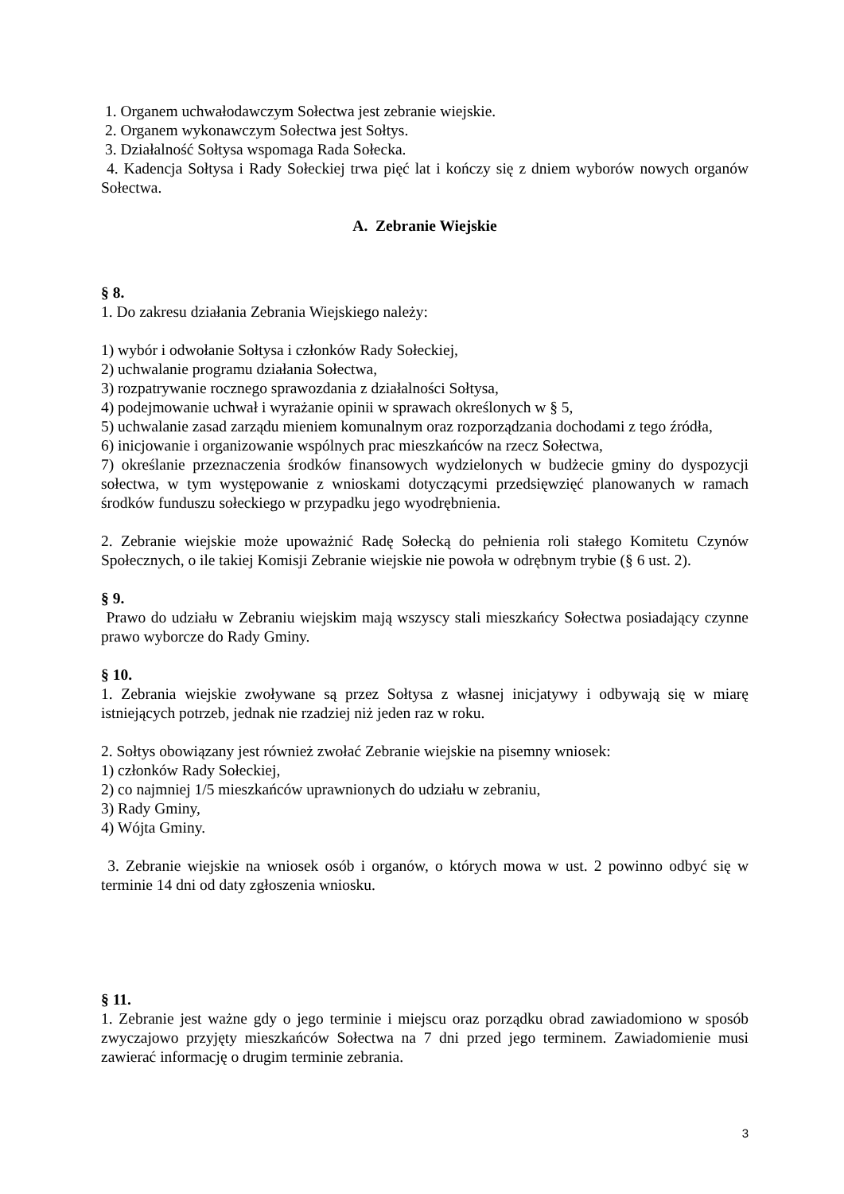1. Organem uchwałodawczym Sołectwa jest zebranie wiejskie.
2. Organem wykonawczym Sołectwa jest Sołtys.
3. Działalność Sołtysa wspomaga Rada Sołecka.
4. Kadencja Sołtysa i Rady Sołeckiej trwa pięć lat i kończy się z dniem wyborów nowych organów Sołectwa.
A. Zebranie Wiejskie
§ 8.
1. Do zakresu działania Zebrania Wiejskiego należy:
1) wybór i odwołanie Sołtysa i członków Rady Sołeckiej,
2) uchwalanie programu działania Sołectwa,
3) rozpatrywanie rocznego sprawozdania z działalności Sołtysa,
4) podejmowanie uchwał i wyrażanie opinii w sprawach określonych w § 5,
5) uchwalanie zasad zarządu mieniem komunalnym oraz rozporządzania dochodami z tego źródła,
6) inicjowanie i organizowanie wspólnych prac mieszkańców na rzecz Sołectwa,
7) określanie przeznaczenia środków finansowych wydzielonych w budżecie gminy do dyspozycji sołectwa, w tym występowanie z wnioskami dotyczącymi przedsięwzięć planowanych w ramach środków funduszu sołeckiego w przypadku jego wyodrębnienia.
2. Zebranie wiejskie może upoważnić Radę Sołecką do pełnienia roli stałego Komitetu Czynów Społecznych, o ile takiej Komisji Zebranie wiejskie nie powoła w odrębnym trybie (§ 6 ust. 2).
§ 9.
Prawo do udziału w Zebraniu wiejskim mają wszyscy stali mieszkańcy Sołectwa posiadający czynne prawo wyborcze do Rady Gminy.
§ 10.
1. Zebrania wiejskie zwoływane są przez Sołtysa z własnej inicjatywy i odbywają się w miarę istniejących potrzeb, jednak nie rzadziej niż jeden raz w roku.
2. Sołtys obowiązany jest również zwołać Zebranie wiejskie na pisemny wniosek:
1) członków Rady Sołeckiej,
2) co najmniej 1/5 mieszkańców uprawnionych do udziału w zebraniu,
3) Rady Gminy,
4) Wójta Gminy.
3. Zebranie wiejskie na wniosek osób i organów, o których mowa w ust. 2 powinno odbyć się w terminie 14 dni od daty zgłoszenia wniosku.
§ 11.
1. Zebranie jest ważne gdy o jego terminie i miejscu oraz porządku obrad zawiadomiono w sposób zwyczajowo przyjęty mieszkańców Sołectwa na 7 dni przed jego terminem. Zawiadomienie musi zawierać informację o drugim terminie zebrania.
3